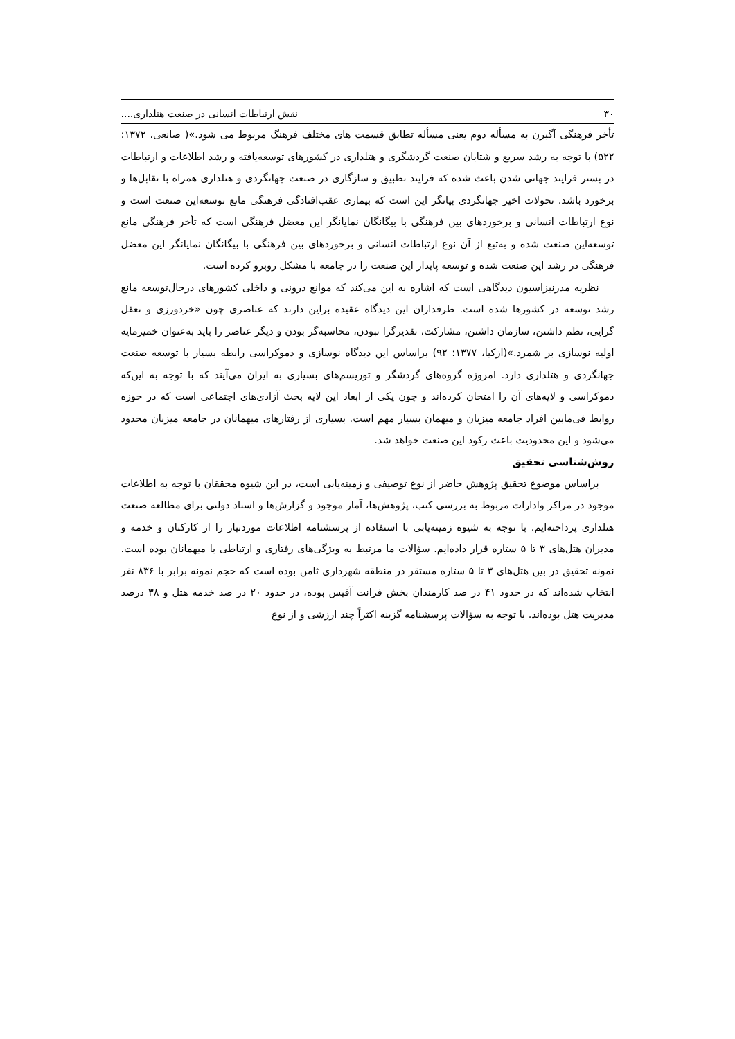۳۰ نقش ارتباطات انسانی در صنعت هتلداری....
تأخر فرهنگی آگبرن به مسأله دوم یعنی مسأله تطابق قسمت های مختلف فرهنگ مربوط می شود.»( صانعی، ۱۳۷۲: ۵۲۲) با توجه به رشد سریع و شتابان صنعت گردشگری و هتلداری در کشورهای توسعه‌یافته و رشد اطلاعات و ارتباطات در بستر فرایند جهانی شدن باعث شده که فرایند تطبیق و سازگاری در صنعت جهانگردی و هتلداری همراه با تقابل‌ها و برخورد باشد. تحولات اخیر جهانگردی بیانگر این است که بیماری عقب‌افتادگی فرهنگی مانع توسعه‌این صنعت است و نوع ارتباطات انسانی و برخوردهای بین فرهنگی با بیگانگان نمایانگر این معضل فرهنگی است که تأخر فرهنگی مانع توسعه‌این صنعت شده و به‌تبع از آن نوع ارتباطات انسانی و برخوردهای بین فرهنگی با بیگانگان نمایانگر این معضل فرهنگی در رشد این صنعت شده و توسعه پایدار این صنعت را در جامعه با مشکل روبرو کرده است.
نظریه مدرنیزاسیون دیدگاهی است که اشاره به این می‌کند که موانع درونی و داخلی کشورهای درحال‌توسعه مانع رشد توسعه در کشورها شده است. طرفداران این دیدگاه عقیده براین دارند که عناصری چون «خردورزی و تعقل گرایی، نظم داشتن، سازمان داشتن، مشارکت، تقدیرگرا نبودن، محاسبه‌گر بودن و دیگر عناصر را باید به‌عنوان خمیرمایه اولیه نوسازی بر شمرد.»(ازکیا، ۱۳۷۷: ۹۲) براساس این دیدگاه نوسازی و دموکراسی رابطه بسیار با توسعه صنعت جهانگردی و هتلداری دارد. امروزه گروه‌های گردشگر و توریسم‌های بسیاری به ایران می‌آیند که با توجه به این‌که دموکراسی و لایه‌های آن را امتحان کرده‌اند و چون یکی از ابعاد این لایه بحث آزادی‌های اجتماعی است که در حوزه روابط فی‌مابین افراد جامعه میزبان و میهمان بسیار مهم است. بسیاری از رفتارهای میهمانان در جامعه میزبان محدود می‌شود و این محدودیت باعث رکود این صنعت خواهد شد.
روش‌شناسی تحقیق
براساس موضوع تحقیق پژوهش حاضر از نوع توصیفی و زمینه‌یابی است، در این شیوه محققان با توجه به اطلاعات موجود در مراکز وادارات مربوط به بررسی کتب، پژوهش‌ها، آمار موجود و گزارش‌ها و اسناد دولتی برای مطالعه صنعت هتلداری پرداخته‌ایم. با توجه به شیوه زمینه‌یابی با استفاده از پرسشنامه اطلاعات موردنیاز را از کارکنان و خدمه و مدیران هتل‌های ۳ تا ۵ ستاره قرار داده‌ایم. سؤالات ما مرتبط به ویژگی‌های رفتاری و ارتباطی با میهمانان بوده است. نمونه تحقیق در بین هتل‌های ۳ تا ۵ ستاره مستقر در منطقه شهرداری ثامن بوده است که حجم نمونه برابر با ۸۳۶ نفر انتخاب شده‌اند که در حدود ۴۱ در صد کارمندان بخش فرانت آفیس بوده، در حدود ۲۰ در صد خدمه هتل و ۳۸ درصد مدیریت هتل بوده‌اند. با توجه به سؤالات پرسشنامه گزینه اکثراً چند ارزشی و از نوع